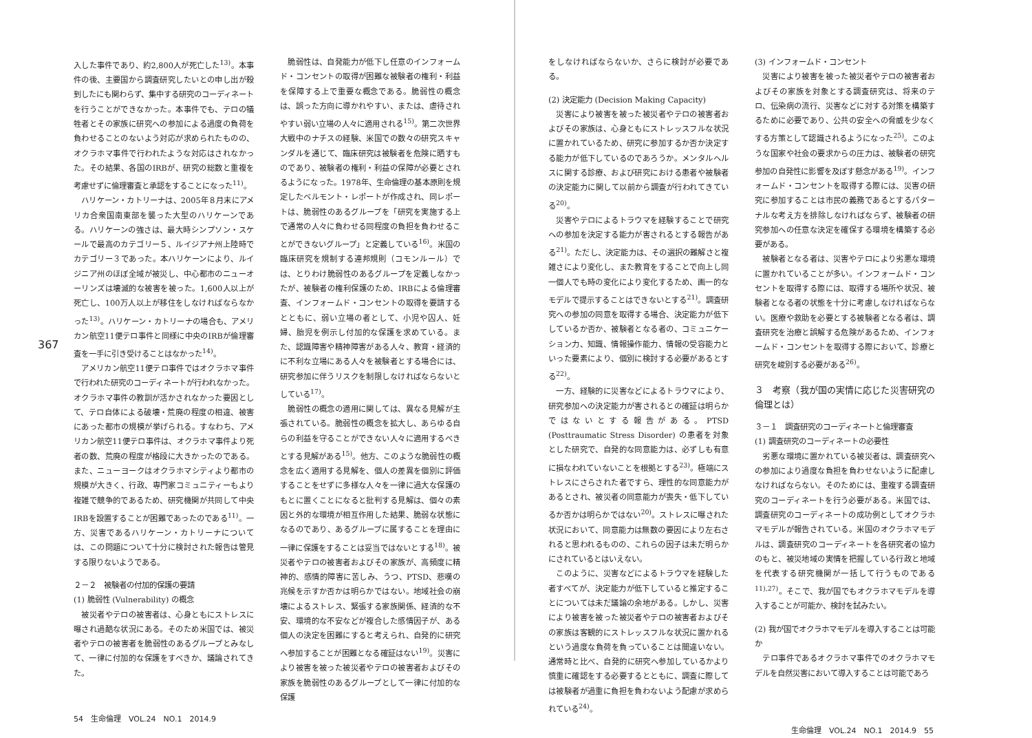367
入した事件であり、約2,800人が死亡した<sup>13)</sup>。本事件の後、主要国から調査研究したいとの申し出が殺到したにも関わらず、集中する研究のコーディネートを行うことができなかった。本事件でも、テロの犠牲者とその家族に研究への参加による過度の負荷を負わせることのないよう対応が求められたものの、オクラホマ事件で行われたような対応はされなかった。その結果、各国のIRBが、研究の総数と重複を考慮せずに倫理審査と承認をすることになった<sup>11)</sup>。
ハリケーン・カトリーナは、2005年８月末にアメリカ合衆国南東部を襲った大型のハリケーンである。ハリケーンの強さは、最大時シンプソン・スケールで最高のカテゴリー５、ルイジアナ州上陸時でカテゴリー３であった。本ハリケーンにより、ルイジニア州のほぼ全域が被災し、中心都市のニューオーリンズは壊滅的な被害を被った。1,600人以上が死亡し、100万人以上が移住をしなければならなかった<sup>13)</sup>。ハリケーン・カトリーナの場合も、アメリカン航空11便テロ事件と同様に中央のIRBが倫理審査を一手に引き受けることはなかった<sup>14)</sup>。
アメリカン航空11便テロ事件ではオクラホマ事件で行われた研究のコーディネートが行われなかった。オクラホマ事件の教訓が活かされなかった要因として、テロ自体による破壊・荒廃の程度の相違、被害にあった都市の規模が挙げられる。すなわち、アメリカン航空11便テロ事件は、オクラホマ事件より死者の数、荒廃の程度が格段に大きかったのである。また、ニューヨークはオクラホマシティより都市の規模が大きく、行政、専門家コミュニティーもより複雑で競争的であるため、研究機関が共同して中央IRBを設置することが困難であったのである<sup>11)</sup>。一方、災害であるハリケーン・カトリーナについては、この問題について十分に検討された報告は管見する限りないようである。
２－２　被験者の付加的保護の要請
(1) 脆弱性 (Vulnerability) の概念
被災者やテロの被害者は、心身ともにストレスに曝され過酷な状況にある。そのため米国では、被災者やテロの被害者を脆弱性のあるグループとみなして、一律に付加的な保護をすべきか、議論されてきた。
脆弱性は、自発能力が低下し任意のインフォームド・コンセントの取得が困難な被験者の権利・利益を保障する上で重要な概念である。脆弱性の概念は、誤った方向に導かれやすい、または、虐待されやすい弱い立場の人々に適用される<sup>15)</sup>。第二次世界大戦中のナチスの経験、米国での数々の研究スキャンダルを通じて、臨床研究は被験者を危険に晒すものであり、被験者の権利・利益の保障が必要とされるようになった。1978年、生命倫理の基本原則を規定したベルモント・レポートが作成され、同レポートは、脆弱性のあるグループを「研究を実施する上で通常の人々に負わせる同程度の負担を負わせることができないグループ」と定義している<sup>16)</sup>。米国の臨床研究を規制する連邦規則（コモンルール）では、とりわけ脆弱性のあるグループを定義しなかったが、被験者の権利保護のため、IRBによる倫理審査、インフォームド・コンセントの取得を要請するとともに、弱い立場の者として、小児や囚人、妊婦、胎児を例示し付加的な保護を求めている。また、認識障害や精神障害がある人々、教育・経済的に不利な立場にある人々を被験者とする場合には、研究参加に伴うリスクを制限しなければならないとしている<sup>17)</sup>。
脆弱性の概念の適用に関しては、異なる見解が主張されている。脆弱性の概念を拡大し、あらゆる自らの利益を守ることができない人々に適用するべきとする見解がある<sup>15)</sup>。他方、このような脆弱性の概念を広く適用する見解を、個人の差異を個別に評価することをせずに多様な人々を一律に過大な保護のもとに置くことになると批判する見解は、個々の素因と外的な環境が相互作用した結果、脆弱な状態になるのであり、あるグループに属することを理由に一律に保護をすることは妥当ではないとする<sup>18)</sup>。被災者やテロの被害者およびその家族が、高頻度に精神的、感情的障害に苦しみ、うつ、PTSD、悲嘆の兆候を示すか否かは明らかではない。地域社会の崩壊によるストレス、緊張する家族関係、経済的な不安、環境的な不安などが複合した感情因子が、ある個人の決定を困難にすると考えられ、自発的に研究へ参加することが困難となる確証はない<sup>19)</sup>。災害により被害を被った被災者やテロの被害者およびその家族を脆弱性のあるグループとして一律に付加的な保護
54　生命倫理　VOL.24　NO.1　2014.9
をしなければならないか、さらに検討が必要である。
(2) 決定能力 (Decision Making Capacity)
災害により被害を被った被災者やテロの被害者およびその家族は、心身ともにストレッスフルな状況に置かれているため、研究に参加するか否か決定する能力が低下しているのであろうか。メンタルヘルスに関する診療、および研究における患者や被験者の決定能力に関して以前から調査が行われてきている<sup>20)</sup>。
災害やテロによるトラウマを経験することで研究への参加を決定する能力が害されるとする報告がある<sup>21)</sup>。ただし、決定能力は、その選択の難解さと複雑さにより変化し、また教育をすることで向上し同一個人でも時の変化により変化するため、画一的なモデルで提示することはできないとする<sup>21)</sup>。調査研究への参加の同意を取得する場合、決定能力が低下しているか否か、被験者となる者の、コミュニケーション力、知識、情報操作能力、情報の受容能力といった要素により、個別に検討する必要があるとする<sup>22)</sup>。
一方、経験的に災害などによるトラウマにより、研究参加への決定能力が害されるとの確証は明らかではないとする報告がある。PTSD (Posttraumatic Stress Disorder) の患者を対象とした研究で、自発的な同意能力は、必ずしも有意に損なわれていないことを根拠とする<sup>23)</sup>。極端にストレスにさらされた者ですら、理性的な同意能力があるとされ、被災者の同意能力が喪失・低下しているか否かは明らかではない<sup>20)</sup>。ストレスに曝された状況において、同意能力は無数の要因により左右されると思われるものの、これらの因子は未だ明らかにされているとはいえない。
このように、災害などによるトラウマを経験した者すべてが、決定能力が低下していると推定することについては未だ議論の余地がある。しかし、災害により被害を被った被災者やテロの被害者およびその家族は客観的にストレッスフルな状況に置かれるという過度な負荷を負っていることは間違いない。通常時と比べ、自発的に研究へ参加しているかより慎重に確認をする必要するとともに、調査に際しては被験者が過重に負担を負わないよう配慮が求められている<sup>24)</sup>。
(3) インフォームド・コンセント
災害により被害を被った被災者やテロの被害者およびその家族を対象とする調査研究は、将来のテロ、伝染病の流行、災害などに対する対策を構築するために必要であり、公共の安全への脅威を少なくする方策として認識されるようになった<sup>25)</sup>。このような国家や社会の要求からの圧力は、被験者の研究参加の自発性に影響を及ぼす懸念がある<sup>19)</sup>。インフォームド・コンセントを取得する際には、災害の研究に参加することは市民の義務であるとするパターナルな考え方を排除しなければならず、被験者の研究参加への任意な決定を確保する環境を構築する必要がある。
被験者となる者は、災害やテロにより劣悪な環境に置かれていることが多い。インフォームド・コンセントを取得する際には、取得する場所や状況、被験者となる者の状態を十分に考慮しなければならない。医療や救助を必要とする被験者となる者は、調査研究を治療と誤解する危険があるため、インフォームド・コンセントを取得する際において、診療と研究を峻別する必要がある<sup>26)</sup>。
３　考察（我が国の実情に応じた災害研究の倫理とは）
３－１　調査研究のコーディネートと倫理審査
(1) 調査研究のコーディネートの必要性
劣悪な環境に置かれている被災者は、調査研究への参加により過度な負担を負わせないように配慮しなければならない。そのためには、重複する調査研究のコーディネートを行う必要がある。米国では、調査研究のコーディネートの成功例としてオクラホマモデルが報告されている。米国のオクラホマモデルは、調査研究のコーディネートを各研究者の協力のもと、被災地域の実情を把握している行政と地域を代表する研究機関が一括して行うものである<sup>11),27)</sup>。そこで、我が国でもオクラホマモデルを導入することが可能か、検討を試みたい。
(2) 我が国でオクラホマモデルを導入することは可能か
テロ事件であるオクラホマ事件でのオクラホマモデルを自然災害において導入することは可能であろ
生命倫理　VOL.24　NO.1　2014.9　55